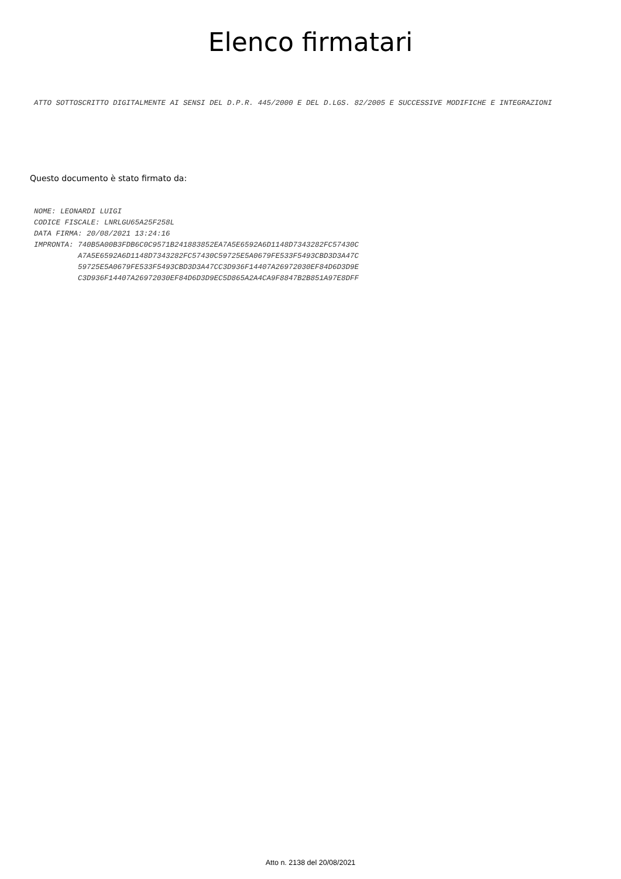Elenco firmatari
ATTO SOTTOSCRITTO DIGITALMENTE AI SENSI DEL D.P.R. 445/2000 E DEL D.LGS. 82/2005 E SUCCESSIVE MODIFICHE E INTEGRAZIONI
Questo documento è stato firmato da:
NOME: LEONARDI LUIGI CODICE FISCALE: LNRLGU65A25F258L DATA FIRMA: 20/08/2021 13:24:16 IMPRONTA: 740B5A00B3FDB6C0C9571B241883852EA7A5E6592A6D1148D7343282FC57430C A7A5E6592A6D1148D7343282FC57430C59725E5A0679FE533F5493CBD3D3A47C 59725E5A0679FE533F5493CBD3D3A47CC3D936F14407A26972030EF84D6D3D9E C3D936F14407A26972030EF84D6D3D9EC5D865A2A4CA9F8847B2B851A97E8DFF
Atto n. 2138 del 20/08/2021